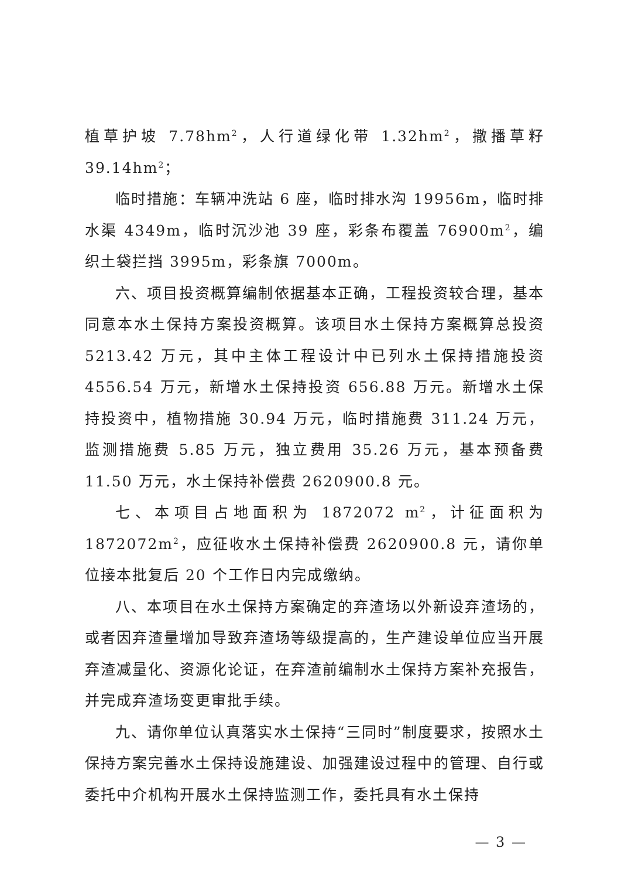植草护坡 7.78hm<sup>2</sup>，人行道绿化带 1.32hm<sup>2</sup>，撒播草籽 39.14hm<sup>2</sup>；
临时措施：车辆冲洗站 6 座，临时排水沟 19956m，临时排水渠 4349m，临时沉沙池 39 座，彩条布覆盖 76900m<sup>2</sup>，编织土袋拦挡 3995m，彩条旗 7000m。
六、项目投资概算编制依据基本正确，工程投资较合理，基本同意本水土保持方案投资概算。该项目水土保持方案概算总投资 5213.42 万元，其中主体工程设计中已列水土保持措施投资 4556.54 万元，新增水土保持投资 656.88 万元。新增水土保持投资中，植物措施 30.94 万元，临时措施费 311.24 万元，监测措施费 5.85 万元，独立费用 35.26 万元，基本预备费 11.50 万元，水土保持补偿费 2620900.8 元。
七、本项目占地面积为 1872072 m<sup>2</sup>，计征面积为 1872072m<sup>2</sup>，应征收水土保持补偿费 2620900.8 元，请你单位接本批复后 20 个工作日内完成缴纳。
八、本项目在水土保持方案确定的弃渣场以外新设弃渣场的，或者因弃渣量增加导致弃渣场等级提高的，生产建设单位应当开展弃渣减量化、资源化论证，在弃渣前编制水土保持方案补充报告，并完成弃渣场变更审批手续。
九、请你单位认真落实水土保持“三同时”制度要求，按照水土保持方案完善水土保持设施建设、加强建设过程中的管理、自行或委托中介机构开展水土保持监测工作，委托具有水土保持
— 3 —